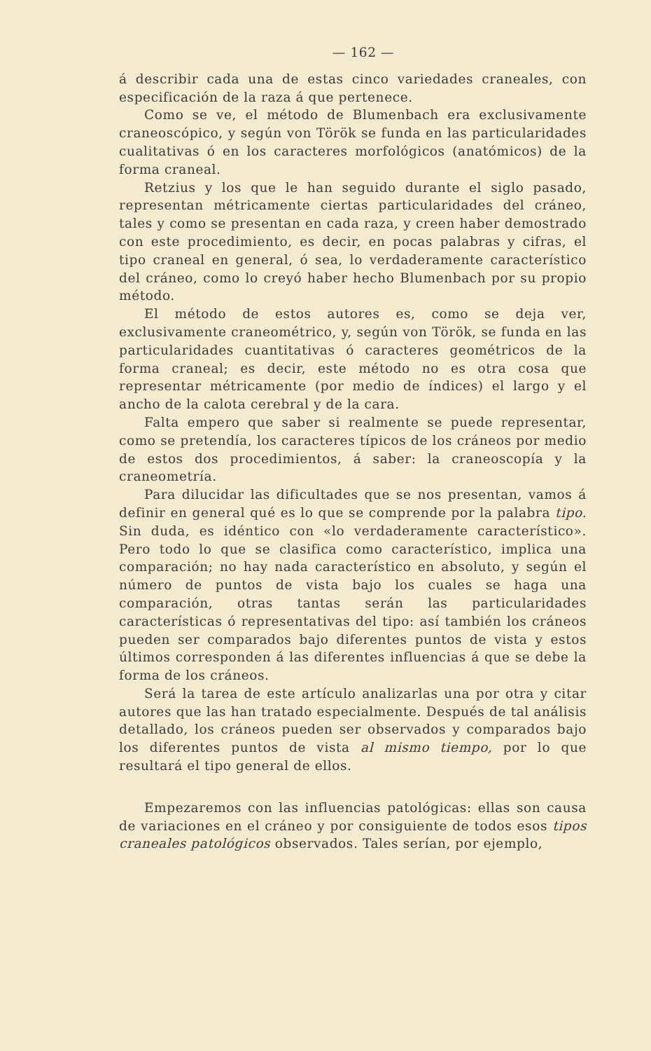— 162 —
á describir cada una de estas cinco variedades craneales, con especificación de la raza á que pertenece.
Como se ve, el método de Blumenbach era exclusivamente craneoscópico, y según von Török se funda en las particularidades cualitativas ó en los caracteres morfológicos (anatómicos) de la forma craneal.
Retzius y los que le han seguido durante el siglo pasado, representan métricamente ciertas particularidades del cráneo, tales y como se presentan en cada raza, y creen haber demostrado con este procedimiento, es decir, en pocas palabras y cifras, el tipo craneal en general, ó sea, lo verdaderamente característico del cráneo, como lo creyó haber hecho Blumenbach por su propio método.
El método de estos autores es, como se deja ver, exclusivamente craneométrico, y, según von Török, se funda en las particularidades cuantitativas ó caracteres geométricos de la forma craneal; es decir, este método no es otra cosa que representar métricamente (por medio de índices) el largo y el ancho de la calota cerebral y de la cara.
Falta empero que saber si realmente se puede representar, como se pretendía, los caracteres típicos de los cráneos por medio de estos dos procedimientos, á saber: la craneoscopía y la craneometría.
Para dilucidar las dificultades que se nos presentan, vamos á definir en general qué es lo que se comprende por la palabra tipo. Sin duda, es idéntico con «lo verdaderamente característico». Pero todo lo que se clasifica como característico, implica una comparación; no hay nada característico en absoluto, y según el número de puntos de vista bajo los cuales se haga una comparación, otras tantas serán las particularidades características ó representativas del tipo: así también los cráneos pueden ser comparados bajo diferentes puntos de vista y estos últimos corresponden á las diferentes influencias á que se debe la forma de los cráneos.
Será la tarea de este artículo analizarlas una por otra y citar autores que las han tratado especialmente. Después de tal análisis detallado, los cráneos pueden ser observados y comparados bajo los diferentes puntos de vista al mismo tiempo, por lo que resultará el tipo general de ellos.
Empezaremos con las influencias patológicas: ellas son causa de variaciones en el cráneo y por consiguiente de todos esos tipos craneales patológicos observados. Tales serían, por ejemplo,